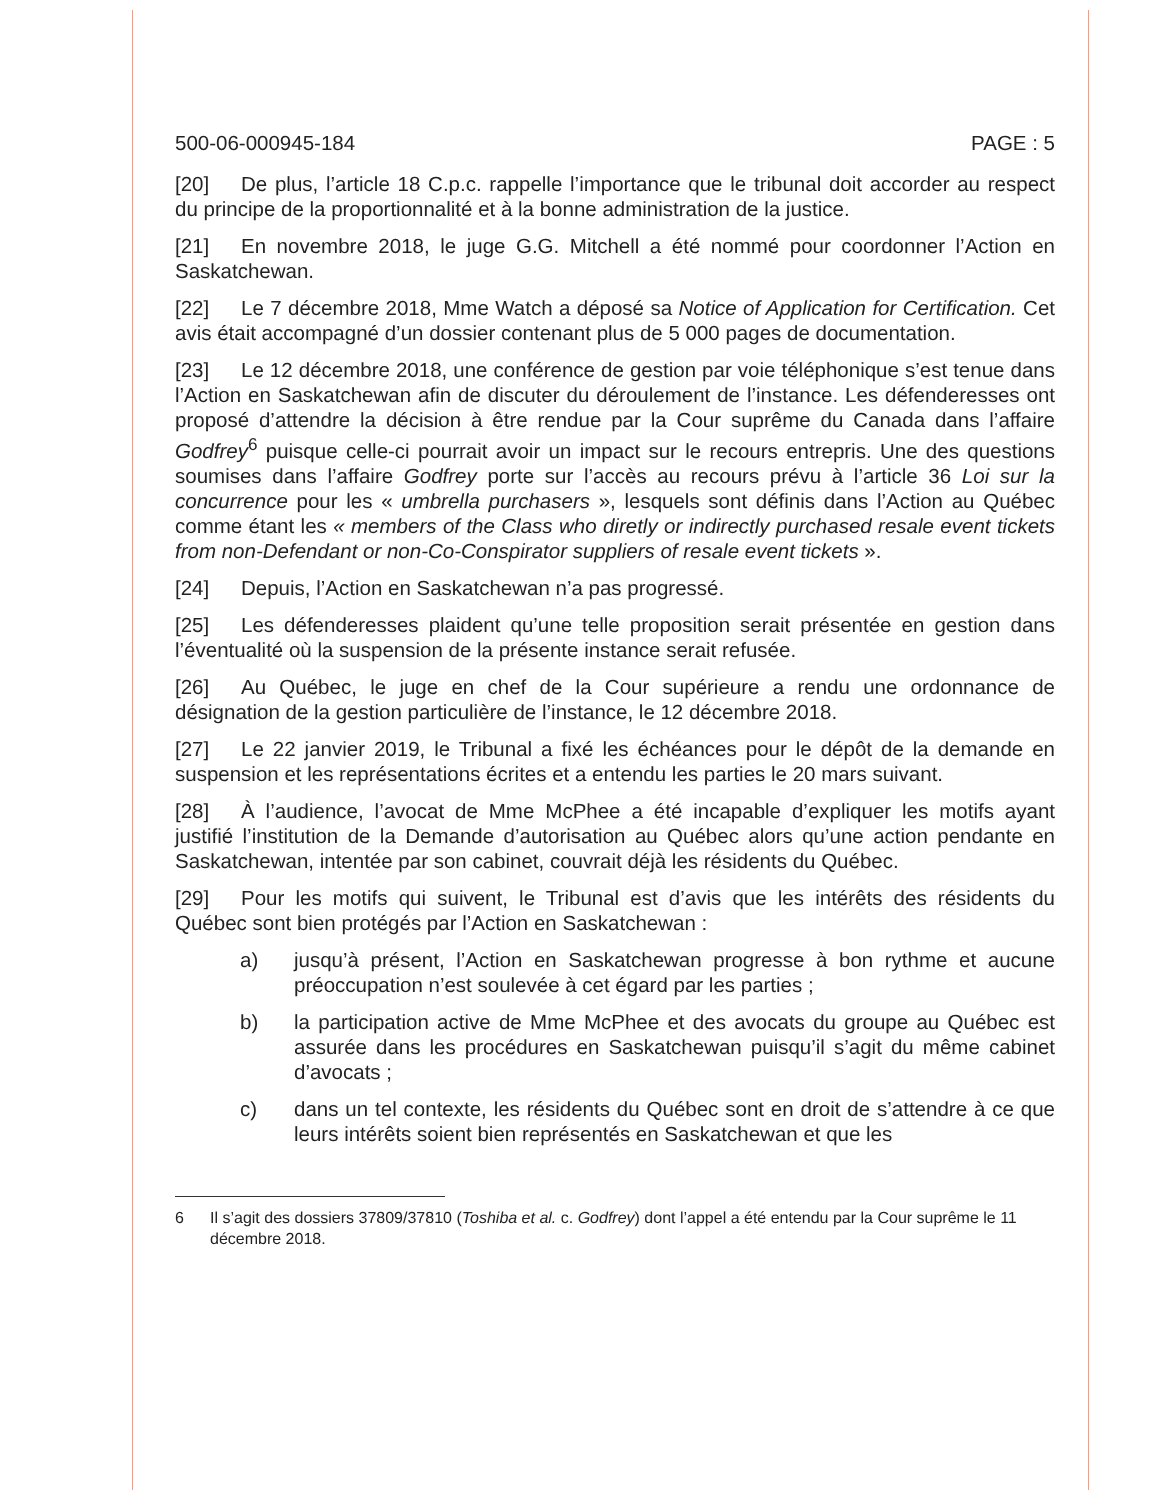500-06-000945-184 PAGE : 5
[20] De plus, l’article 18 C.p.c. rappelle l’importance que le tribunal doit accorder au respect du principe de la proportionnalité et à la bonne administration de la justice.
[21] En novembre 2018, le juge G.G. Mitchell a été nommé pour coordonner l’Action en Saskatchewan.
[22] Le 7 décembre 2018, Mme Watch a déposé sa Notice of Application for Certification. Cet avis était accompagné d’un dossier contenant plus de 5 000 pages de documentation.
[23] Le 12 décembre 2018, une conférence de gestion par voie téléphonique s’est tenue dans l’Action en Saskatchewan afin de discuter du déroulement de l’instance. Les défenderesses ont proposé d’attendre la décision à être rendue par la Cour suprême du Canada dans l’affaire Godfrey<sup>6</sup> puisque celle-ci pourrait avoir un impact sur le recours entrepris. Une des questions soumises dans l’affaire Godfrey porte sur l’accès au recours prévu à l’article 36 Loi sur la concurrence pour les « umbrella purchasers », lesquels sont définis dans l’Action au Québec comme étant les « members of the Class who diretly or indirectly purchased resale event tickets from non-Defendant or non-Co-Conspirator suppliers of resale event tickets ».
[24] Depuis, l’Action en Saskatchewan n’a pas progressé.
[25] Les défenderesses plaident qu’une telle proposition serait présentée en gestion dans l’éventualité où la suspension de la présente instance serait refusée.
[26] Au Québec, le juge en chef de la Cour supérieure a rendu une ordonnance de désignation de la gestion particulière de l’instance, le 12 décembre 2018.
[27] Le 22 janvier 2019, le Tribunal a fixé les échéances pour le dépôt de la demande en suspension et les représentations écrites et a entendu les parties le 20 mars suivant.
[28] À l’audience, l’avocat de Mme McPhee a été incapable d’expliquer les motifs ayant justifié l’institution de la Demande d’autorisation au Québec alors qu’une action pendante en Saskatchewan, intentée par son cabinet, couvrait déjà les résidents du Québec.
[29] Pour les motifs qui suivent, le Tribunal est d’avis que les intérêts des résidents du Québec sont bien protégés par l’Action en Saskatchewan :
a) jusqu’à présent, l’Action en Saskatchewan progresse à bon rythme et aucune préoccupation n’est soulevée à cet égard par les parties ;
b) la participation active de Mme McPhee et des avocats du groupe au Québec est assurée dans les procédures en Saskatchewan puisqu’il s’agit du même cabinet d’avocats ;
c) dans un tel contexte, les résidents du Québec sont en droit de s’attendre à ce que leurs intérêts soient bien représentés en Saskatchewan et que les
6 Il s’agit des dossiers 37809/37810 (Toshiba et al. c. Godfrey) dont l’appel a été entendu par la Cour suprême le 11 décembre 2018.